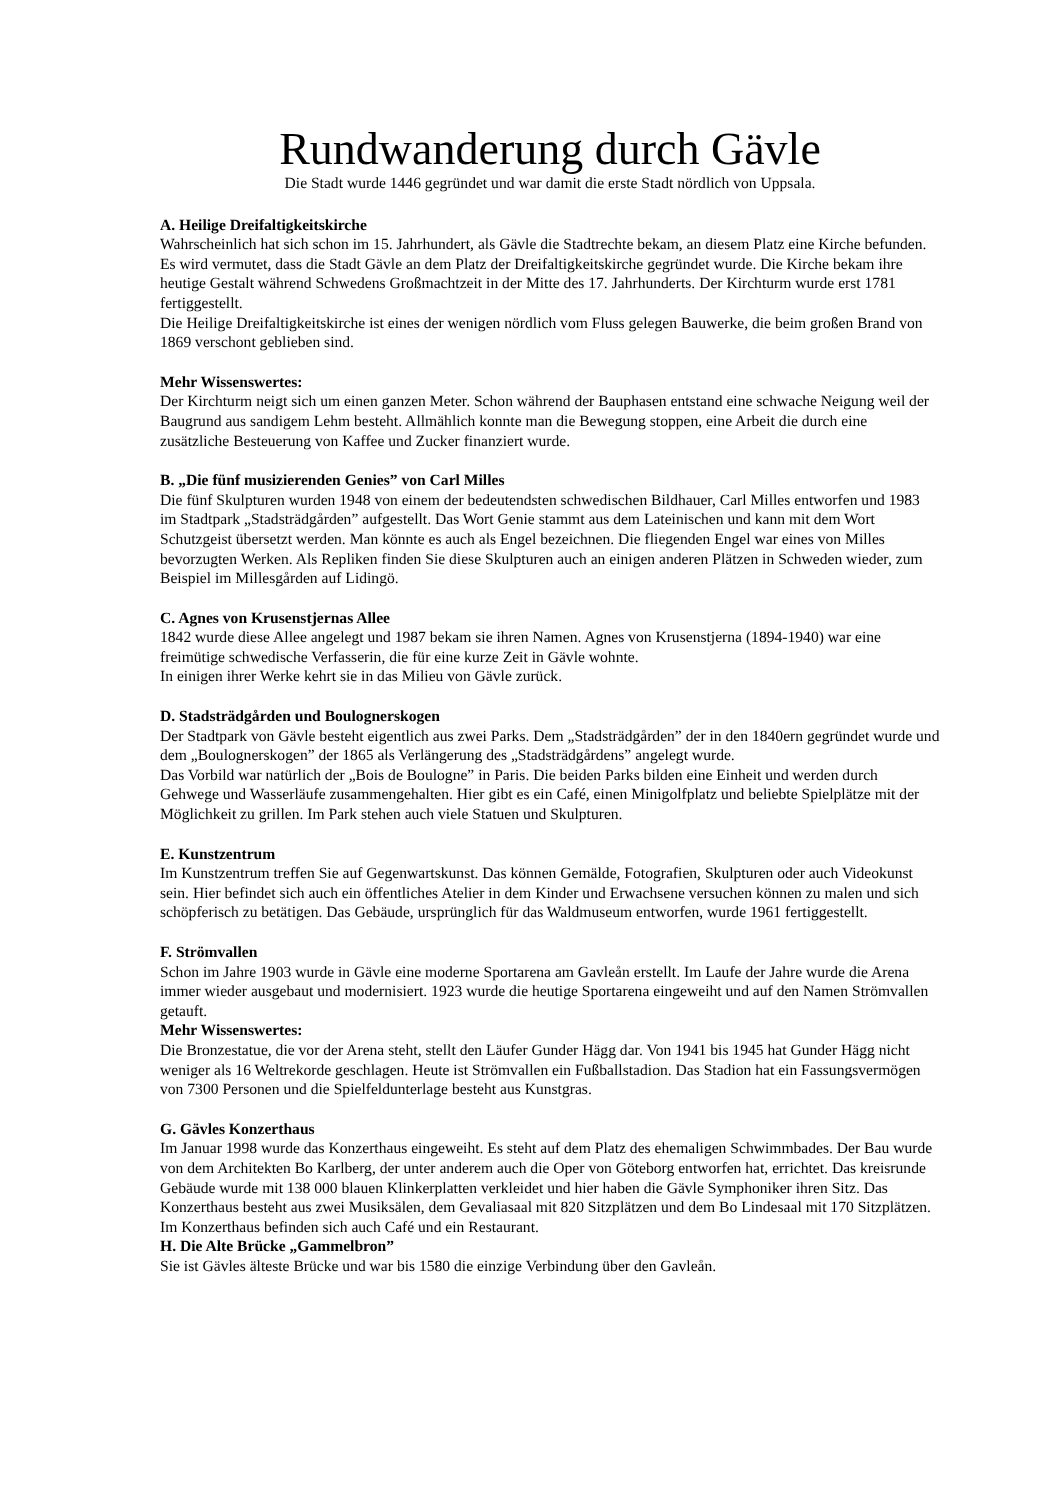Rundwanderung durch Gävle
Die Stadt wurde 1446 gegründet und war damit die erste Stadt nördlich von Uppsala.
A. Heilige Dreifaltigkeitskirche
Wahrscheinlich hat sich schon im 15. Jahrhundert, als Gävle die Stadtrechte bekam, an diesem Platz eine Kirche befunden. Es wird vermutet, dass die Stadt Gävle an dem Platz der Dreifaltigkeitskirche gegründet wurde. Die Kirche bekam ihre heutige Gestalt während Schwedens Großmachtzeit in der Mitte des 17. Jahrhunderts. Der Kirchturm wurde erst 1781 fertiggestellt.
Die Heilige Dreifaltigkeitskirche ist eines der wenigen nördlich vom Fluss gelegen Bauwerke, die beim großen Brand von 1869 verschont geblieben sind.
Mehr Wissenswertes:
Der Kirchturm neigt sich um einen ganzen Meter. Schon während der Bauphasen entstand eine schwache Neigung weil der Baugrund aus sandigem Lehm besteht. Allmählich konnte man die Bewegung stoppen, eine Arbeit die durch eine zusätzliche Besteuerung von Kaffee und Zucker finanziert wurde.
B. „Die fünf musizierenden Genies” von Carl Milles
Die fünf Skulpturen wurden 1948 von einem der bedeutendsten schwedischen Bildhauer, Carl Milles entworfen und 1983 im Stadtpark „Stadsträdgården” aufgestellt. Das Wort Genie stammt aus dem Lateinischen und kann mit dem Wort Schutzgeist übersetzt werden. Man könnte es auch als Engel bezeichnen. Die fliegenden Engel war eines von Milles bevorzugten Werken. Als Repliken finden Sie diese Skulpturen auch an einigen anderen Plätzen in Schweden wieder, zum Beispiel im Millesgården auf Lidingö.
C. Agnes von Krusenstjernas Allee
1842 wurde diese Allee angelegt und 1987 bekam sie ihren Namen. Agnes von Krusenstjerna (1894-1940) war eine freimütige schwedische Verfasserin, die für eine kurze Zeit in Gävle wohnte.
In einigen ihrer Werke kehrt sie in das Milieu von Gävle zurück.
D. Stadsträdgården und Boulognerskogen
Der Stadtpark von Gävle besteht eigentlich aus zwei Parks. Dem „Stadsträdgården” der in den 1840ern gegründet wurde und dem „Boulognerskogen” der 1865 als Verlängerung des „Stadsträdgårdens” angelegt wurde.
Das Vorbild war natürlich der „Bois de Boulogne” in Paris. Die beiden Parks bilden eine Einheit und werden durch Gehwege und Wasserläufe zusammengehalten. Hier gibt es ein Café, einen Minigolfplatz und beliebte Spielplätze mit der Möglichkeit zu grillen. Im Park stehen auch viele Statuen und Skulpturen.
E. Kunstzentrum
Im Kunstzentrum treffen Sie auf Gegenwartskunst. Das können Gemälde, Fotografien, Skulpturen oder auch Videokunst sein. Hier befindet sich auch ein öffentliches Atelier in dem Kinder und Erwachsene versuchen können zu malen und sich schöpferisch zu betätigen. Das Gebäude, ursprünglich für das Waldmuseum entworfen, wurde 1961 fertiggestellt.
F. Strömvallen
Schon im Jahre 1903 wurde in Gävle eine moderne Sportarena am Gavleån erstellt. Im Laufe der Jahre wurde die Arena immer wieder ausgebaut und modernisiert. 1923 wurde die heutige Sportarena eingeweiht und auf den Namen Strömvallen getauft.
Mehr Wissenswertes:
Die Bronzestatue, die vor der Arena steht, stellt den Läufer Gunder Hägg dar. Von 1941 bis 1945 hat Gunder Hägg nicht weniger als 16 Weltrekorde geschlagen. Heute ist Strömvallen ein Fußballstadion. Das Stadion hat ein Fassungsvermögen von 7300 Personen und die Spielfeldunterlage besteht aus Kunstgras.
G. Gävles Konzerthaus
Im Januar 1998 wurde das Konzerthaus eingeweiht. Es steht auf dem Platz des ehemaligen Schwimmbades. Der Bau wurde von dem Architekten Bo Karlberg, der unter anderem auch die Oper von Göteborg entworfen hat, errichtet. Das kreisrunde Gebäude wurde mit 138 000 blauen Klinkerplatten verkleidet und hier haben die Gävle Symphoniker ihren Sitz. Das Konzerthaus besteht aus zwei Musiksälen, dem Gevaliasaal mit 820 Sitzplätzen und dem Bo Lindesaal mit 170 Sitzplätzen. Im Konzerthaus befinden sich auch Café und ein Restaurant.
H. Die Alte Brücke „Gammelbron”
Sie ist Gävles älteste Brücke und war bis 1580 die einzige Verbindung über den Gavleån.